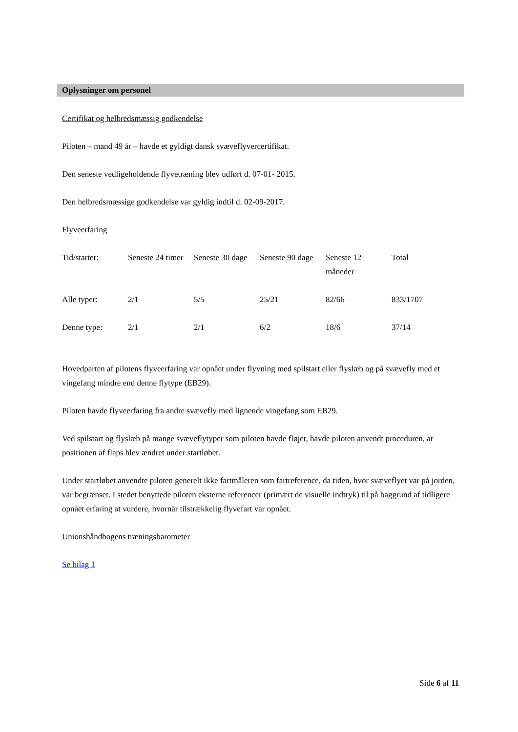Oplysninger om personel
Certifikat og helbredsmæssig godkendelse
Piloten – mand 49 år – havde et gyldigt dansk svæveflyvercertifikat.
Den seneste vedligeholdende flyvetræning blev udført d. 07-01- 2015.
Den helbredsmæssige godkendelse var gyldig indtil d. 02-09-2017.
Flyveerfaring
| Tid/starter: | Seneste 24 timer | Seneste 30 dage | Seneste 90 dage | Seneste 12 måneder | Total |
| Alle typer: | 2/1 | 5/5 | 25/21 | 82/66 | 833/1707 |
| Denne type: | 2/1 | 2/1 | 6/2 | 18/6 | 37/14 |
Hovedparten af pilotens flyveerfaring var opnået under flyvning med spilstart eller flyslæb og på svævefly med et vingefang mindre end denne flytype (EB29).
Piloten havde flyveerfaring fra andre svævefly med lignende vingefang som EB29.
Ved spilstart og flyslæb på mange svæveflytyper som piloten havde fløjet, havde piloten anvendt proceduren, at positionen af flaps blev ændret under startløbet.
Under startløbet anvendte piloten generelt ikke fartmåleren som fartreference, da tiden, hvor svæveflyet var på jorden, var begrænset. I stedet benyttede piloten eksterne referencer (primært de visuelle indtryk) til på baggrund af tidligere opnået erfaring at vurdere, hvornår tilstrækkelig flyvefart var opnået.
Unionshåndbogens træningsbarometer
Se bilag 1
Side 6 af 11